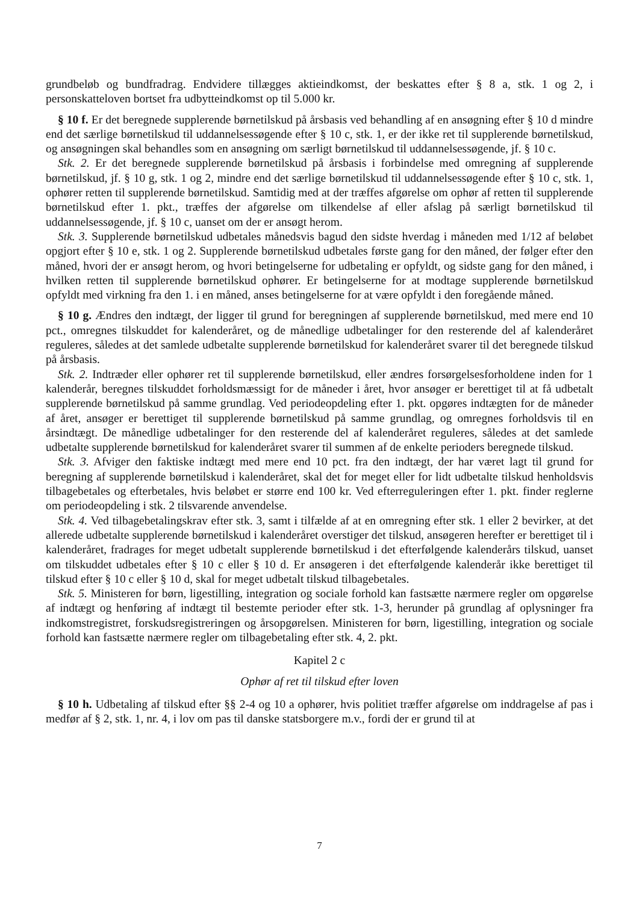grundbeløb og bundfradrag. Endvidere tillægges aktieindkomst, der beskattes efter § 8 a, stk. 1 og 2, i personskatteloven bortset fra udbytteindkomst op til 5.000 kr.
§ 10 f. Er det beregnede supplerende børnetilskud på årsbasis ved behandling af en ansøgning efter § 10 d mindre end det særlige børnetilskud til uddannelsessøgende efter § 10 c, stk. 1, er der ikke ret til supplerende børnetilskud, og ansøgningen skal behandles som en ansøgning om særligt børnetilskud til uddannelsessøgende, jf. § 10 c.
Stk. 2. Er det beregnede supplerende børnetilskud på årsbasis i forbindelse med omregning af supplerende børnetilskud, jf. § 10 g, stk. 1 og 2, mindre end det særlige børnetilskud til uddannelsessøgende efter § 10 c, stk. 1, ophører retten til supplerende børnetilskud. Samtidig med at der træffes afgørelse om ophør af retten til supplerende børnetilskud efter 1. pkt., træffes der afgørelse om tilkendelse af eller afslag på særligt børnetilskud til uddannelsessøgende, jf. § 10 c, uanset om der er ansøgt herom.
Stk. 3. Supplerende børnetilskud udbetales månedsvis bagud den sidste hverdag i måneden med 1/12 af beløbet opgjort efter § 10 e, stk. 1 og 2. Supplerende børnetilskud udbetales første gang for den måned, der følger efter den måned, hvori der er ansøgt herom, og hvori betingelserne for udbetaling er opfyldt, og sidste gang for den måned, i hvilken retten til supplerende børnetilskud ophører. Er betingelserne for at modtage supplerende børnetilskud opfyldt med virkning fra den 1. i en måned, anses betingelserne for at være opfyldt i den foregående måned.
§ 10 g. Ændres den indtægt, der ligger til grund for beregningen af supplerende børnetilskud, med mere end 10 pct., omregnes tilskuddet for kalenderåret, og de månedlige udbetalinger for den resterende del af kalenderåret reguleres, således at det samlede udbetalte supplerende børnetilskud for kalenderåret svarer til det beregnede tilskud på årsbasis.
Stk. 2. Indtræder eller ophører ret til supplerende børnetilskud, eller ændres forsørgelsesforholdene inden for 1 kalenderår, beregnes tilskuddet forholdsmæssigt for de måneder i året, hvor ansøger er berettiget til at få udbetalt supplerende børnetilskud på samme grundlag. Ved periodeopdeling efter 1. pkt. opgøres indtægten for de måneder af året, ansøger er berettiget til supplerende børnetilskud på samme grundlag, og omregnes forholdsvis til en årsindtægt. De månedlige udbetalinger for den resterende del af kalenderåret reguleres, således at det samlede udbetalte supplerende børnetilskud for kalenderåret svarer til summen af de enkelte perioders beregnede tilskud.
Stk. 3. Afviger den faktiske indtægt med mere end 10 pct. fra den indtægt, der har været lagt til grund for beregning af supplerende børnetilskud i kalenderåret, skal det for meget eller for lidt udbetalte tilskud henholdsvis tilbagebetales og efterbetales, hvis beløbet er større end 100 kr. Ved efterreguleringen efter 1. pkt. finder reglerne om periodeopdeling i stk. 2 tilsvarende anvendelse.
Stk. 4. Ved tilbagebetalingskrav efter stk. 3, samt i tilfælde af at en omregning efter stk. 1 eller 2 bevirker, at det allerede udbetalte supplerende børnetilskud i kalenderåret overstiger det tilskud, ansøgeren herefter er berettiget til i kalenderåret, fradrages for meget udbetalt supplerende børnetilskud i det efterfølgende kalenderårs tilskud, uanset om tilskuddet udbetales efter § 10 c eller § 10 d. Er ansøgeren i det efterfølgende kalenderår ikke berettiget til tilskud efter § 10 c eller § 10 d, skal for meget udbetalt tilskud tilbagebetales.
Stk. 5. Ministeren for børn, ligestilling, integration og sociale forhold kan fastsætte nærmere regler om opgørelse af indtægt og henføring af indtægt til bestemte perioder efter stk. 1-3, herunder på grundlag af oplysninger fra indkomstregistret, forskudsregistreringen og årsopgørelsen. Ministeren for børn, ligestilling, integration og sociale forhold kan fastsætte nærmere regler om tilbagebetaling efter stk. 4, 2. pkt.
Kapitel 2 c
Ophør af ret til tilskud efter loven
§ 10 h. Udbetaling af tilskud efter §§ 2-4 og 10 a ophører, hvis politiet træffer afgørelse om inddragelse af pas i medfør af § 2, stk. 1, nr. 4, i lov om pas til danske statsborgere m.v., fordi der er grund til at
7